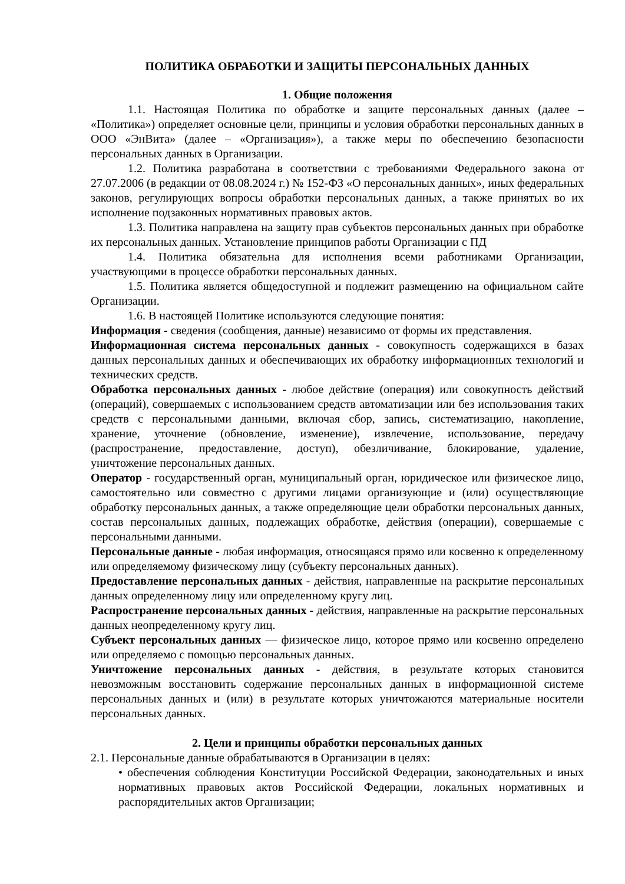ПОЛИТИКА ОБРАБОТКИ И ЗАЩИТЫ ПЕРСОНАЛЬНЫХ ДАННЫХ
1. Общие положения
1.1. Настоящая Политика по обработке и защите персональных данных (далее – «Политика») определяет основные цели, принципы и условия обработки персональных данных в ООО «ЭнВита» (далее – «Организация»), а также меры по обеспечению безопасности персональных данных в Организации.
1.2. Политика разработана в соответствии с требованиями Федерального закона от 27.07.2006 (в редакции от 08.08.2024 г.) № 152-ФЗ «О персональных данных», иных федеральных законов, регулирующих вопросы обработки персональных данных, а также принятых во их исполнение подзаконных нормативных правовых актов.
1.3. Политика направлена на защиту прав субъектов персональных данных при обработке их персональных данных. Установление принципов работы Организации с ПД
1.4. Политика обязательна для исполнения всеми работниками Организации, участвующими в процессе обработки персональных данных.
1.5. Политика является общедоступной и подлежит размещению на официальном сайте Организации.
1.6. В настоящей Политике используются следующие понятия:
Информация - сведения (сообщения, данные) независимо от формы их представления.
Информационная система персональных данных - совокупность содержащихся в базах данных персональных данных и обеспечивающих их обработку информационных технологий и технических средств.
Обработка персональных данных - любое действие (операция) или совокупность действий (операций), совершаемых с использованием средств автоматизации или без использования таких средств с персональными данными, включая сбор, запись, систематизацию, накопление, хранение, уточнение (обновление, изменение), извлечение, использование, передачу (распространение, предоставление, доступ), обезличивание, блокирование, удаление, уничтожение персональных данных.
Оператор - государственный орган, муниципальный орган, юридическое или физическое лицо, самостоятельно или совместно с другими лицами организующие и (или) осуществляющие обработку персональных данных, а также определяющие цели обработки персональных данных, состав персональных данных, подлежащих обработке, действия (операции), совершаемые с персональными данными.
Персональные данные - любая информация, относящаяся прямо или косвенно к определенному или определяемому физическому лицу (субъекту персональных данных).
Предоставление персональных данных - действия, направленные на раскрытие персональных данных определенному лицу или определенному кругу лиц.
Распространение персональных данных - действия, направленные на раскрытие персональных данных неопределенному кругу лиц.
Субъект персональных данных — физическое лицо, которое прямо или косвенно определено или определяемо с помощью персональных данных.
Уничтожение персональных данных - действия, в результате которых становится невозможным восстановить содержание персональных данных в информационной системе персональных данных и (или) в результате которых уничтожаются материальные носители персональных данных.
2. Цели и принципы обработки персональных данных
2.1. Персональные данные обрабатываются в Организации в целях:
• обеспечения соблюдения Конституции Российской Федерации, законодательных и иных нормативных правовых актов Российской Федерации, локальных нормативных и распорядительных актов Организации;